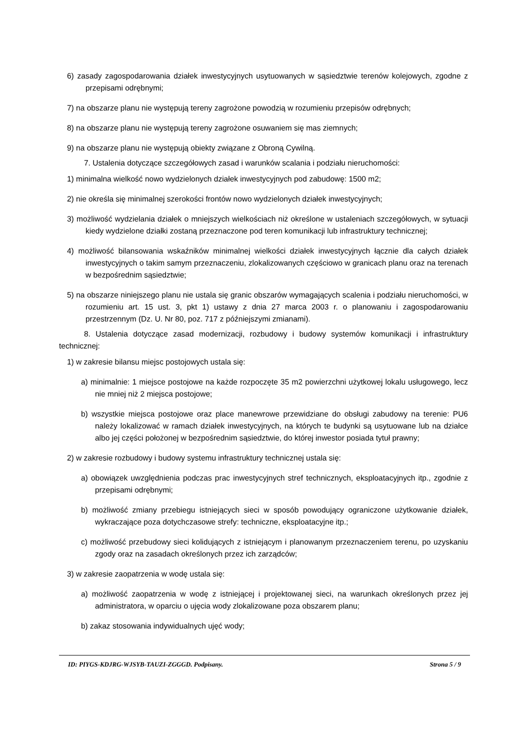6) zasady zagospodarowania działek inwestycyjnych usytuowanych w sąsiedztwie terenów kolejowych, zgodne z przepisami odrębnymi;
7) na obszarze planu nie występują tereny zagrożone powodzią w rozumieniu przepisów odrębnych;
8) na obszarze planu nie występują tereny zagrożone osuwaniem się mas ziemnych;
9) na obszarze planu nie występują obiekty związane z Obroną Cywilną.
7. Ustalenia dotyczące szczegółowych zasad i warunków scalania i podziału nieruchomości:
1) minimalna wielkość nowo wydzielonych działek inwestycyjnych pod zabudowę: 1500 m2;
2) nie określa się minimalnej szerokości frontów nowo wydzielonych działek inwestycyjnych;
3) możliwość wydzielania działek o mniejszych wielkościach niż określone w ustaleniach szczegółowych, w sytuacji kiedy wydzielone działki zostaną przeznaczone pod teren komunikacji lub infrastruktury technicznej;
4) możliwość bilansowania wskaźników minimalnej wielkości działek inwestycyjnych łącznie dla całych działek inwestycyjnych o takim samym przeznaczeniu, zlokalizowanych częściowo w granicach planu oraz na terenach w bezpośrednim sąsiedztwie;
5) na obszarze niniejszego planu nie ustala się granic obszarów wymagających scalenia i podziału nieruchomości, w rozumieniu art. 15 ust. 3, pkt 1) ustawy z dnia 27 marca 2003 r. o planowaniu i zagospodarowaniu przestrzennym (Dz. U. Nr 80, poz. 717 z późniejszymi zmianami).
8. Ustalenia dotyczące zasad modernizacji, rozbudowy i budowy systemów komunikacji i infrastruktury technicznej:
1) w zakresie bilansu miejsc postojowych ustala się:
a) minimalnie: 1 miejsce postojowe na każde rozpoczęte 35 m2 powierzchni użytkowej lokalu usługowego, lecz nie mniej niż 2 miejsca postojowe;
b) wszystkie miejsca postojowe oraz place manewrowe przewidziane do obsługi zabudowy na terenie: PU6 należy lokalizować w ramach działek inwestycyjnych, na których te budynki są usytuowane lub na działce albo jej części położonej w bezpośrednim sąsiedztwie, do której inwestor posiada tytuł prawny;
2) w zakresie rozbudowy i budowy systemu infrastruktury technicznej ustala się:
a) obowiązek uwzględnienia podczas prac inwestycyjnych stref technicznych, eksploatacyjnych itp., zgodnie z przepisami odrębnymi;
b) możliwość zmiany przebiegu istniejących sieci w sposób powodujący ograniczone użytkowanie działek, wykraczające poza dotychczasowe strefy: techniczne, eksploatacyjne itp.;
c) możliwość przebudowy sieci kolidujących z istniejącym i planowanym przeznaczeniem terenu, po uzyskaniu zgody oraz na zasadach określonych przez ich zarządców;
3) w zakresie zaopatrzenia w wodę ustala się:
a) możliwość zaopatrzenia w wodę z istniejącej i projektowanej sieci, na warunkach określonych przez jej administratora, w oparciu o ujęcia wody zlokalizowane poza obszarem planu;
b) zakaz stosowania indywidualnych ujęć wody;
ID: PIYGS-KDJRG-WJSYB-TAUZI-ZGGGD. Podpisany. Strona 5 / 9